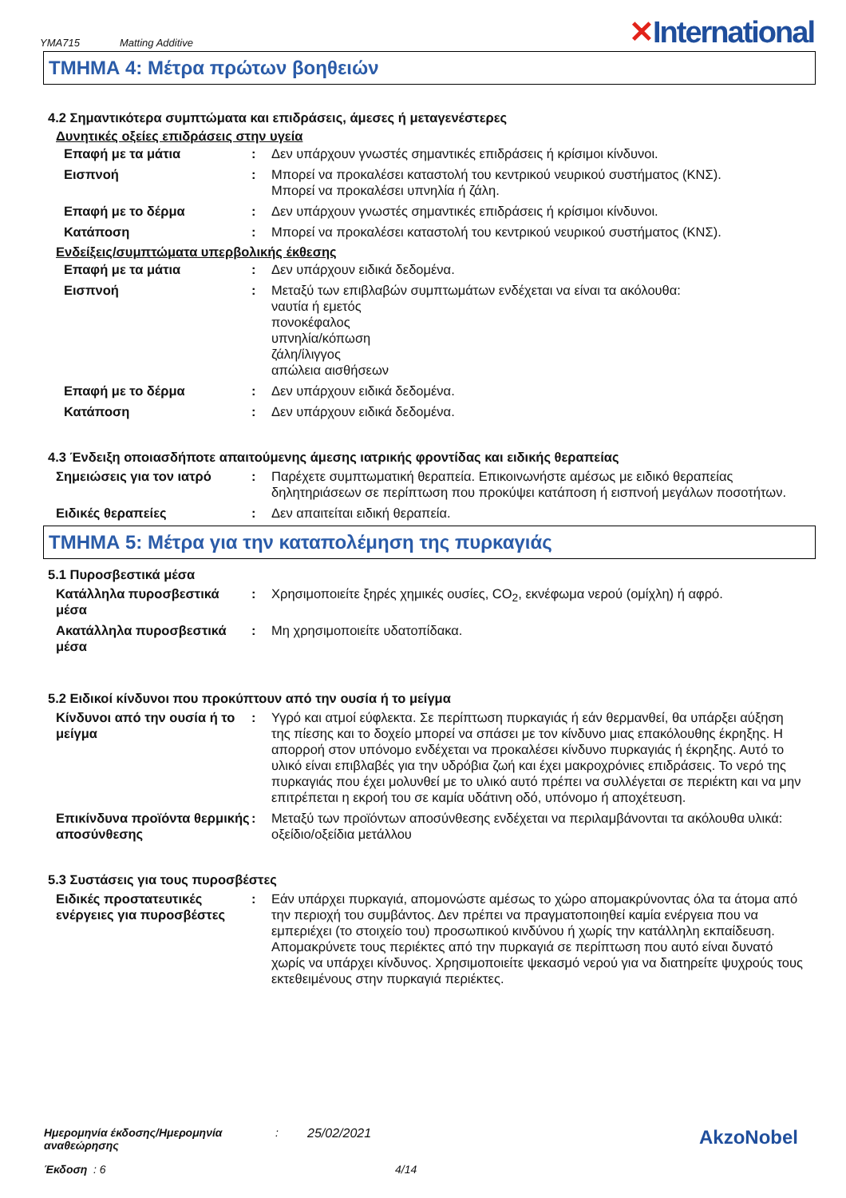YMA715 Matting Additive
✕International
ΤΜΗΜΑ 4: Μέτρα πρώτων βοηθειών
4.2 Σημαντικότερα συμπτώματα και επιδράσεις, άμεσες ή μεταγενέστερες
Δυνητικές οξείες επιδράσεις στην υγεία
Επαφή με τα μάτια : Δεν υπάρχουν γνωστές σημαντικές επιδράσεις ή κρίσιμοι κίνδυνοι.
Εισπνοή : Μπορεί να προκαλέσει καταστολή του κεντρικού νευρικού συστήματος (ΚΝΣ).
Μπορεί να προκαλέσει υπνηλία ή ζάλη.
Επαφή με το δέρμα : Δεν υπάρχουν γνωστές σημαντικές επιδράσεις ή κρίσιμοι κίνδυνοι.
Κατάποση : Μπορεί να προκαλέσει καταστολή του κεντρικού νευρικού συστήματος (ΚΝΣ).
Ενδείξεις/συμπτώματα υπερβολικής έκθεσης
Επαφή με τα μάτια : Δεν υπάρχουν ειδικά δεδομένα.
Εισπνοή : Μεταξύ των επιβλαβών συμπτωμάτων ενδέχεται να είναι τα ακόλουθα:
ναυτία ή εμετός
πονοκέφαλος
υπνηλία/κόπωση
ζάλη/ίλιγγος
απώλεια αισθήσεων
Επαφή με το δέρμα : Δεν υπάρχουν ειδικά δεδομένα.
Κατάποση : Δεν υπάρχουν ειδικά δεδομένα.
4.3 Ένδειξη οποιασδήποτε απαιτούμενης άμεσης ιατρικής φροντίδας και ειδικής θεραπείας
Σημειώσεις για τον ιατρό : Παρέχετε συμπτωματική θεραπεία. Επικοινωνήστε αμέσως με ειδικό θεραπείας δηλητηριάσεων σε περίπτωση που προκύψει κατάποση ή εισπνοή μεγάλων ποσοτήτων.
Ειδικές θεραπείες : Δεν απαιτείται ειδική θεραπεία.
ΤΜΗΜΑ 5: Μέτρα για την καταπολέμηση της πυρκαγιάς
5.1 Πυροσβεστικά μέσα
Κατάλληλα πυροσβεστικά μέσα
: Χρησιμοποιείτε ξηρές χημικές ουσίες, CO<sub>2</sub>, εκνέφωμα νερού (ομίχλη) ή αφρό.
Ακατάλληλα πυροσβεστικά μέσα
: Μη χρησιμοποιείτε υδατοπίδακα.
5.2 Ειδικοί κίνδυνοι που προκύπτουν από την ουσία ή το μείγμα
Κίνδυνοι από την ουσία ή το μείγμα
: Υγρό και ατμοί εύφλεκτα. Σε περίπτωση πυρκαγιάς ή εάν θερμανθεί, θα υπάρξει αύξηση της πίεσης και το δοχείο μπορεί να σπάσει με τον κίνδυνο μιας επακόλουθης έκρηξης. Η απορροή στον υπόνομο ενδέχεται να προκαλέσει κίνδυνο πυρκαγιάς ή έκρηξης. Αυτό το υλικό είναι επιβλαβές για την υδρόβια ζωή και έχει μακροχρόνιες επιδράσεις. Το νερό της πυρκαγιάς που έχει μολυνθεί με το υλικό αυτό πρέπει να συλλέγεται σε περιέκτη και να μην επιτρέπεται η εκροή του σε καμία υδάτινη οδό, υπόνομο ή αποχέτευση.
Επικίνδυνα προϊόντα θερμικής αποσύνθεσης
: Μεταξύ των προϊόντων αποσύνθεσης ενδέχεται να περιλαμβάνονται τα ακόλουθα υλικά:
οξείδιο/οξείδια μετάλλου
5.3 Συστάσεις για τους πυροσβέστες
Ειδικές προστατευτικές ενέργειες για πυροσβέστες
: Εάν υπάρχει πυρκαγιά, απομονώστε αμέσως το χώρο απομακρύνοντας όλα τα άτομα από την περιοχή του συμβάντος. Δεν πρέπει να πραγματοποιηθεί καμία ενέργεια που να εμπεριέχει (το στοιχείο του) προσωπικού κινδύνου ή χωρίς την κατάλληλη εκπαίδευση. Απομακρύνετε τους περιέκτες από την πυρκαγιά σε περίπτωση που αυτό είναι δυνατό χωρίς να υπάρχει κίνδυνος. Χρησιμοποιείτε ψεκασμό νερού για να διατηρείτε ψυχρούς τους εκτεθειμένους στην πυρκαγιά περιέκτες.
Ημερομηνία έκδοσης/Ημερομηνία αναθεώρησης: 25/02/2021
Έκδοση : 6 4/14
AkzoNobel